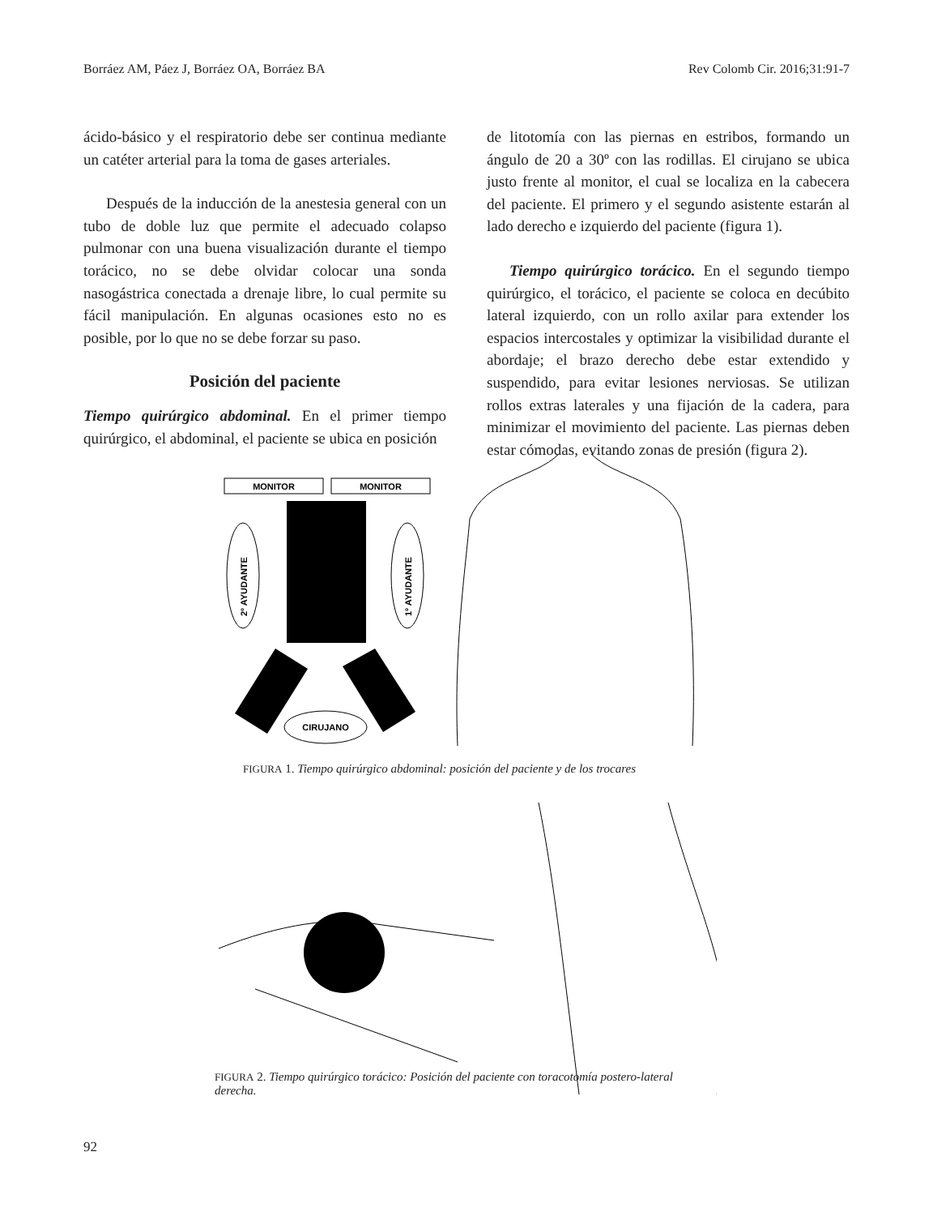Borráez AM, Páez J, Borráez OA, Borráez BA Rev Colomb Cir. 2016;31:91-7
ácido-básico y el respiratorio debe ser continua mediante un catéter arterial para la toma de gases arteriales.
Después de la inducción de la anestesia general con un tubo de doble luz que permite el adecuado colapso pulmonar con una buena visualización durante el tiempo torácico, no se debe olvidar colocar una sonda nasogástrica conectada a drenaje libre, lo cual permite su fácil manipulación. En algunas ocasiones esto no es posible, por lo que no se debe forzar su paso.
Posición del paciente
Tiempo quirúrgico abdominal. En el primer tiempo quirúrgico, el abdominal, el paciente se ubica en posición
de litotomía con las piernas en estribos, formando un ángulo de 20 a 30º con las rodillas. El cirujano se ubica justo frente al monitor, el cual se localiza en la cabecera del paciente. El primero y el segundo asistente estarán al lado derecho e izquierdo del paciente (figura 1).
Tiempo quirúrgico torácico. En el segundo tiempo quirúrgico, el torácico, el paciente se coloca en decúbito lateral izquierdo, con un rollo axilar para extender los espacios intercostales y optimizar la visibilidad durante el abordaje; el brazo derecho debe estar extendido y suspendido, para evitar lesiones nerviosas. Se utilizan rollos extras laterales y una fijación de la cadera, para minimizar el movimiento del paciente. Las piernas deben estar cómodas, evitando zonas de presión (figura 2).
MONITOR
MONITOR
2º AYUDANTE
1º AYUDANTE
CIRUJANO
FIGURA 1. Tiempo quirúrgico abdominal: posición del paciente y de los trocares
FIGURA 2. Tiempo quirúrgico torácico: Posición del paciente con toracotomía postero-lateral derecha.
92